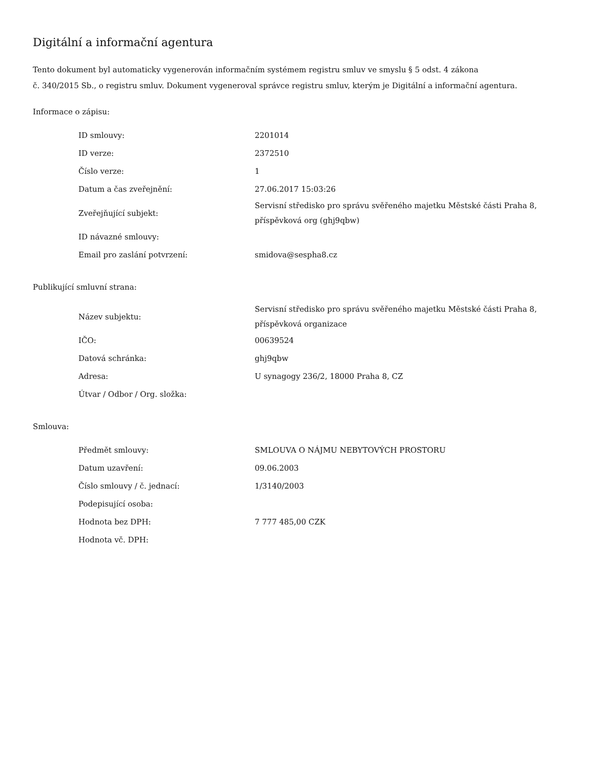Digitální a informační agentura
Tento dokument byl automaticky vygenerován informačním systémem registru smluv ve smyslu § 5 odst. 4 zákona
č. 340/2015 Sb., o registru smluv. Dokument vygeneroval správce registru smluv, kterým je Digitální a informační agentura.
Informace o zápisu:
| ID smlouvy: | 2201014 |
| ID verze: | 2372510 |
| Číslo verze: | 1 |
| Datum a čas zveřejnění: | 27.06.2017 15:03:26 |
| Zveřejňující subjekt: | Servisní středisko pro správu svěřeného majetku Městské části Praha 8, příspěvková org (ghj9qbw) |
| ID návazné smlouvy: | |
| Email pro zaslání potvrzení: | smidova@sespha8.cz |
Publikující smluvní strana:
| Název subjektu: | Servisní středisko pro správu svěřeného majetku Městské části Praha 8, příspěvková organizace |
| IČO: | 00639524 |
| Datová schránka: | ghj9qbw |
| Adresa: | U synagogy 236/2, 18000 Praha 8, CZ |
| Útvar / Odbor / Org. složka: | |
Smlouva:
| Předmět smlouvy: | SMLOUVA O NÁJMU NEBYTOVÝCH PROSTORU |
| Datum uzavření: | 09.06.2003 |
| Číslo smlouvy / č. jednací: | 1/3140/2003 |
| Podepisující osoba: | |
| Hodnota bez DPH: | 7 777 485,00 CZK |
| Hodnota vč. DPH: | |